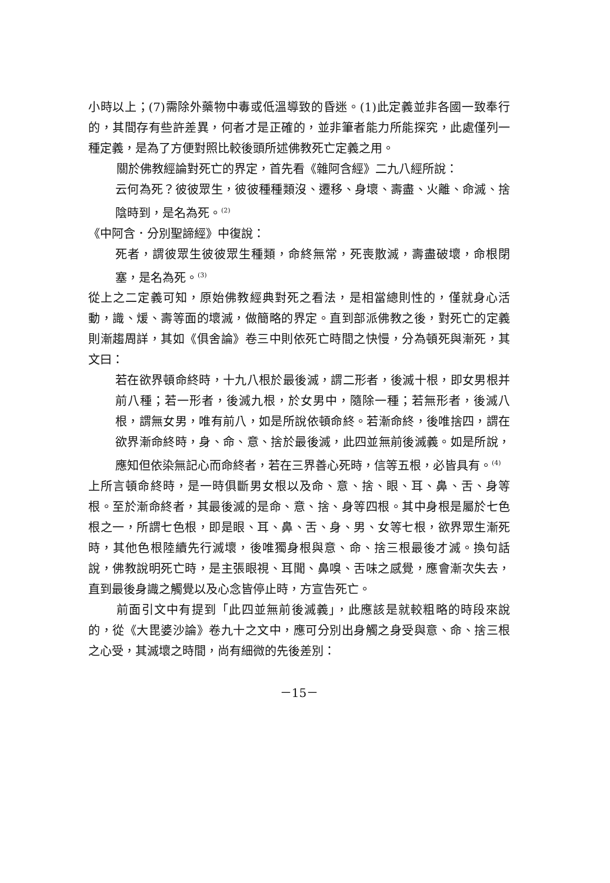小時以上；(7)需除外藥物中毒或低溫導致的昏迷。(1)此定義並非各國一致奉行的，其間存有些許差異，何者才是正確的，並非筆者能力所能探究，此處僅列一種定義，是為了方便對照比較後頭所述佛教死亡定義之用。
關於佛教經論對死亡的界定，首先看《雜阿含經》二九八經所說：
云何為死？彼彼眾生，彼彼種種類沒、遷移、身壞、壽盡、火離、命滅、捨陰時到，是名為死。<sup>(2)</sup>
《中阿含．分別聖諦經》中復說：
死者，謂彼眾生彼彼眾生種類，命終無常，死喪散滅，壽盡破壞，命根閉塞，是名為死。<sup>(3)</sup>
從上之二定義可知，原始佛教經典對死之看法，是相當總則性的，僅就身心活動，識、煖、壽等面的壞滅，做簡略的界定。直到部派佛教之後，對死亡的定義則漸趨周詳，其如《俱舍論》卷三中則依死亡時間之快慢，分為頓死與漸死，其文曰：
若在欲界頓命終時，十九八根於最後滅，謂二形者，後滅十根，即女男根并前八種；若一形者，後滅九根，於女男中，隨除一種；若無形者，後滅八根，謂無女男，唯有前八，如是所說依頓命終。若漸命終，後唯捨四，謂在欲界漸命終時，身、命、意、捨於最後滅，此四並無前後滅義。如是所說，應知但依染無記心而命終者，若在三界善心死時，信等五根，必皆具有。<sup>(4)</sup>
上所言頓命終時，是一時俱斷男女根以及命、意、捨、眼、耳、鼻、舌、身等根。至於漸命終者，其最後滅的是命、意、捨、身等四根。其中身根是屬於七色根之一，所謂七色根，即是眼、耳、鼻、舌、身、男、女等七根，欲界眾生漸死時，其他色根陸續先行滅壞，後唯獨身根與意、命、捨三根最後才滅。換句話說，佛教說明死亡時，是主張眼視、耳聞、鼻嗅、舌味之感覺，應會漸次失去，直到最後身識之觸覺以及心念皆停止時，方宣告死亡。
前面引文中有提到「此四並無前後滅義」，此應該是就較粗略的時段來說的，從《大毘婆沙論》卷九十之文中，應可分別出身觸之身受與意、命、捨三根之心受，其滅壞之時間，尚有細微的先後差別：
－15－